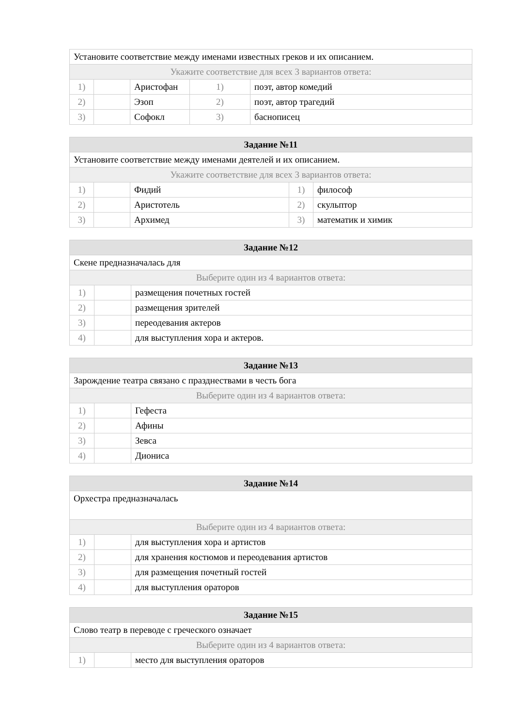| Установите соответствие между именами известных греков и их описанием. | | | | |
| Укажите соответствие для всех 3 вариантов ответа: | | | | |
| 1) | | Аристофан | 1) | поэт, автор комедий |
| 2) | | Эзоп | 2) | поэт, автор трагедий |
| 3) | | Софокл | 3) | баснописец |
| Задание №11 | | | | |
| --- | --- | --- | --- | --- |
| Установите соответствие между именами деятелей и их описанием. | | | | |
| Укажите соответствие для всех 3 вариантов ответа: | | | | |
| 1) | | Фидий | 1) | философ |
| 2) | | Аристотель | 2) | скульптор |
| 3) | | Архимед | 3) | математик и химик |
| Задание №12 | | |
| --- | --- | --- |
| Скене предназначалась для | | |
| Выберите один из 4 вариантов ответа: | | |
| 1) | | размещения почетных гостей |
| 2) | | размещения зрителей |
| 3) | | переодевания актеров |
| 4) | | для выступления хора и актеров. |
| Задание №13 | | |
| --- | --- | --- |
| Зарождение театра связано с празднествами в честь бога | | |
| Выберите один из 4 вариантов ответа: | | |
| 1) | | Гефеста |
| 2) | | Афины |
| 3) | | Зевса |
| 4) | | Диониса |
| Задание №14 | | |
| --- | --- | --- |
| Орхестра предназначалась | | |
| Выберите один из 4 вариантов ответа: | | |
| 1) | | для выступления хора и артистов |
| 2) | | для хранения костюмов и переодевания артистов |
| 3) | | для размещения почетный гостей |
| 4) | | для выступления ораторов |
| Задание №15 | | |
| --- | --- | --- |
| Слово театр в переводе с греческого означает | | |
| Выберите один из 4 вариантов ответа: | | |
| 1) | | место для выступления ораторов |